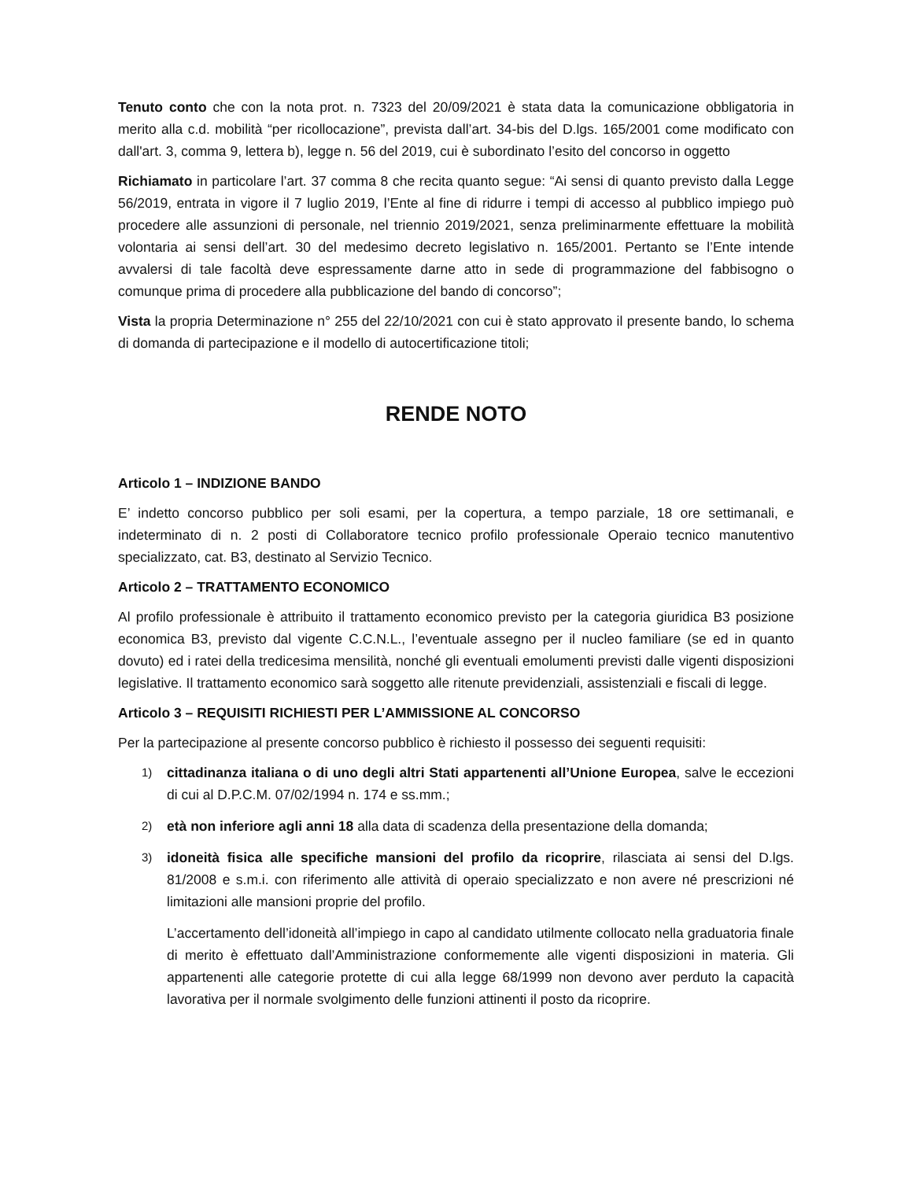Tenuto conto che con la nota prot. n. 7323 del 20/09/2021 è stata data la comunicazione obbligatoria in merito alla c.d. mobilità “per ricollocazione”, prevista dall’art. 34-bis del D.lgs. 165/2001 come modificato con dall'art. 3, comma 9, lettera b), legge n. 56 del 2019, cui è subordinato l’esito del concorso in oggetto
Richiamato in particolare l’art. 37 comma 8 che recita quanto segue: “Ai sensi di quanto previsto dalla Legge 56/2019, entrata in vigore il 7 luglio 2019, l’Ente al fine di ridurre i tempi di accesso al pubblico impiego può procedere alle assunzioni di personale, nel triennio 2019/2021, senza preliminarmente effettuare la mobilità volontaria ai sensi dell’art. 30 del medesimo decreto legislativo n. 165/2001. Pertanto se l’Ente intende avvalersi di tale facoltà deve espressamente darne atto in sede di programmazione del fabbisogno o comunque prima di procedere alla pubblicazione del bando di concorso”;
Vista la propria Determinazione n° 255 del 22/10/2021 con cui è stato approvato il presente bando, lo schema di domanda di partecipazione e il modello di autocertificazione titoli;
RENDE NOTO
Articolo 1 – INDIZIONE BANDO
E’ indetto concorso pubblico per soli esami, per la copertura, a tempo parziale, 18 ore settimanali, e indeterminato di n. 2 posti di Collaboratore tecnico profilo professionale Operaio tecnico manutentivo specializzato, cat. B3, destinato al Servizio Tecnico.
Articolo 2 – TRATTAMENTO ECONOMICO
Al profilo professionale è attribuito il trattamento economico previsto per la categoria giuridica B3 posizione economica B3, previsto dal vigente C.C.N.L., l’eventuale assegno per il nucleo familiare (se ed in quanto dovuto) ed i ratei della tredicesima mensilità, nonché gli eventuali emolumenti previsti dalle vigenti disposizioni legislative. Il trattamento economico sarà soggetto alle ritenute previdenziali, assistenziali e fiscali di legge.
Articolo 3 – REQUISITI RICHIESTI PER L’AMMISSIONE AL CONCORSO
Per la partecipazione al presente concorso pubblico è richiesto il possesso dei seguenti requisiti:
1)
cittadinanza italiana o di uno degli altri Stati appartenenti all’Unione Europea, salve le eccezioni di cui al D.P.C.M. 07/02/1994 n. 174 e ss.mm.;
2)
età non inferiore agli anni 18 alla data di scadenza della presentazione della domanda;
3)
idoneità fisica alle specifiche mansioni del profilo da ricoprire, rilasciata ai sensi del D.lgs. 81/2008 e s.m.i. con riferimento alle attività di operaio specializzato e non avere né prescrizioni né limitazioni alle mansioni proprie del profilo.
L’accertamento dell’idoneità all’impiego in capo al candidato utilmente collocato nella graduatoria finale di merito è effettuato dall’Amministrazione conformemente alle vigenti disposizioni in materia. Gli appartenenti alle categorie protette di cui alla legge 68/1999 non devono aver perduto la capacità lavorativa per il normale svolgimento delle funzioni attinenti il posto da ricoprire.